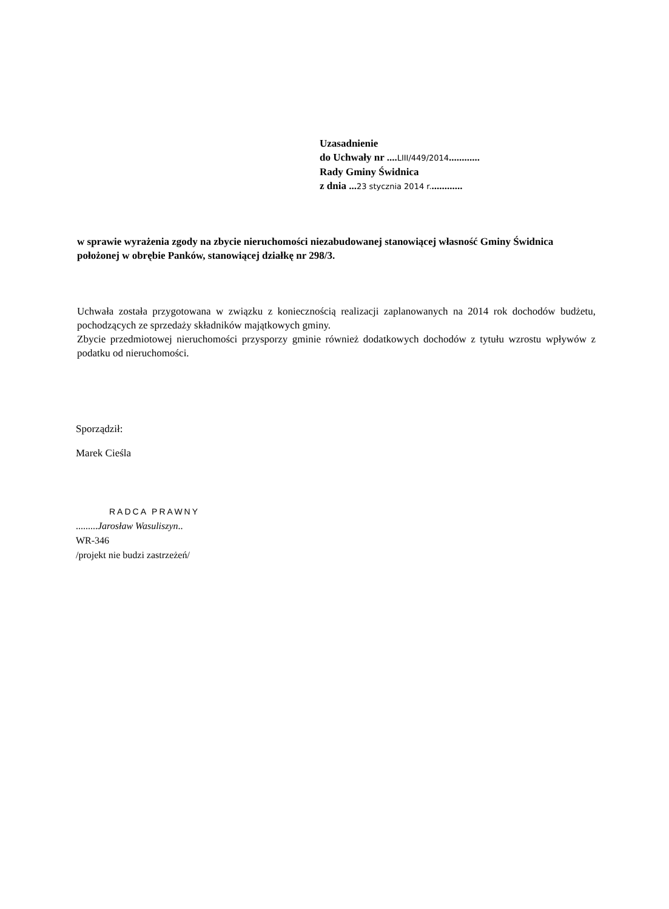Uzasadnienie
do Uchwały nr ....LIII/449/2014............
Rady Gminy Świdnica
z dnia ...23 stycznia 2014 r.............
w sprawie wyrażenia zgody na zbycie nieruchomości niezabudowanej stanowiącej własność Gminy Świdnica położonej w obrębie Panków, stanowiącej działkę nr 298/3.
Uchwała została przygotowana w związku z koniecznością realizacji zaplanowanych na 2014 rok dochodów budżetu, pochodzących ze sprzedaży składników majątkowych gminy.
Zbycie przedmiotowej nieruchomości przysporzy gminie również dodatkowych dochodów z tytułu wzrostu wpływów z podatku od nieruchomości.
Sporządził:
Marek Cieśla
RADCA PRAWNY
.........Jarosław Wasuliszyn..
WR-346
/projekt nie budzi zastrzeżeń/